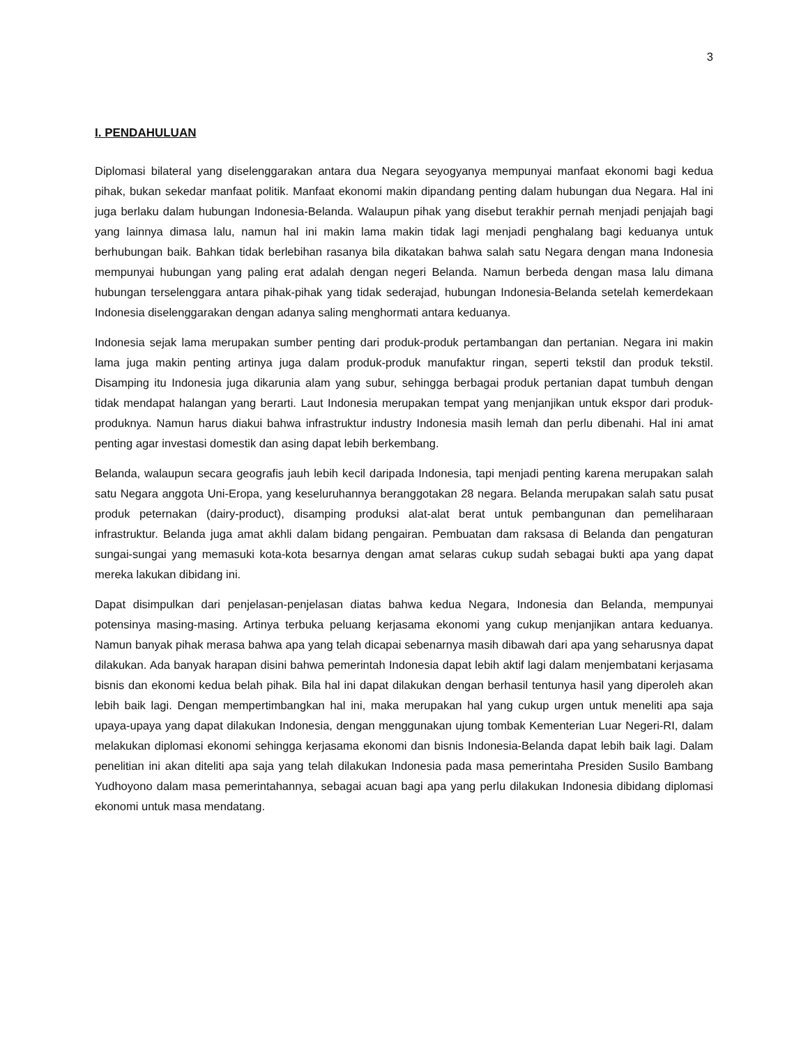3
I. PENDAHULUAN
Diplomasi bilateral yang diselenggarakan antara dua Negara seyogyanya mempunyai manfaat ekonomi bagi kedua pihak, bukan sekedar manfaat politik. Manfaat ekonomi makin dipandang penting dalam hubungan dua Negara. Hal ini juga berlaku dalam hubungan Indonesia-Belanda. Walaupun pihak yang disebut terakhir pernah menjadi penjajah bagi yang lainnya dimasa lalu, namun hal ini makin lama makin tidak lagi menjadi penghalang bagi keduanya untuk berhubungan baik. Bahkan tidak berlebihan rasanya bila dikatakan bahwa salah satu Negara dengan mana Indonesia mempunyai hubungan yang paling erat adalah dengan negeri Belanda. Namun berbeda dengan masa lalu dimana hubungan terselenggara antara pihak-pihak yang tidak sederajad, hubungan Indonesia-Belanda setelah kemerdekaan Indonesia diselenggarakan dengan adanya saling menghormati antara keduanya.
Indonesia sejak lama merupakan sumber penting dari produk-produk pertambangan dan pertanian. Negara ini makin lama juga makin penting artinya juga dalam produk-produk manufaktur ringan, seperti tekstil dan produk tekstil. Disamping itu Indonesia juga dikarunia alam yang subur, sehingga berbagai produk pertanian dapat tumbuh dengan tidak mendapat halangan yang berarti. Laut Indonesia merupakan tempat yang menjanjikan untuk ekspor dari produk-produknya. Namun harus diakui bahwa infrastruktur industry Indonesia masih lemah dan perlu dibenahi. Hal ini amat penting agar investasi domestik dan asing dapat lebih berkembang.
Belanda, walaupun secara geografis jauh lebih kecil daripada Indonesia, tapi menjadi penting karena merupakan salah satu Negara anggota Uni-Eropa, yang keseluruhannya beranggotakan 28 negara. Belanda merupakan salah satu pusat produk peternakan (dairy-product), disamping produksi alat-alat berat untuk pembangunan dan pemeliharaan infrastruktur. Belanda juga amat akhli dalam bidang pengairan. Pembuatan dam raksasa di Belanda dan pengaturan sungai-sungai yang memasuki kota-kota besarnya dengan amat selaras cukup sudah sebagai bukti apa yang dapat mereka lakukan dibidang ini.
Dapat disimpulkan dari penjelasan-penjelasan diatas bahwa kedua Negara, Indonesia dan Belanda, mempunyai potensinya masing-masing. Artinya terbuka peluang kerjasama ekonomi yang cukup menjanjikan antara keduanya. Namun banyak pihak merasa bahwa apa yang telah dicapai sebenarnya masih dibawah dari apa yang seharusnya dapat dilakukan. Ada banyak harapan disini bahwa pemerintah Indonesia dapat lebih aktif lagi dalam menjembatani kerjasama bisnis dan ekonomi kedua belah pihak. Bila hal ini dapat dilakukan dengan berhasil tentunya hasil yang diperoleh akan lebih baik lagi. Dengan mempertimbangkan hal ini, maka merupakan hal yang cukup urgen untuk meneliti apa saja upaya-upaya yang dapat dilakukan Indonesia, dengan menggunakan ujung tombak Kementerian Luar Negeri-RI, dalam melakukan diplomasi ekonomi sehingga kerjasama ekonomi dan bisnis Indonesia-Belanda dapat lebih baik lagi. Dalam penelitian ini akan diteliti apa saja yang telah dilakukan Indonesia pada masa pemerintaha Presiden Susilo Bambang Yudhoyono dalam masa pemerintahannya, sebagai acuan bagi apa yang perlu dilakukan Indonesia dibidang diplomasi ekonomi untuk masa mendatang.